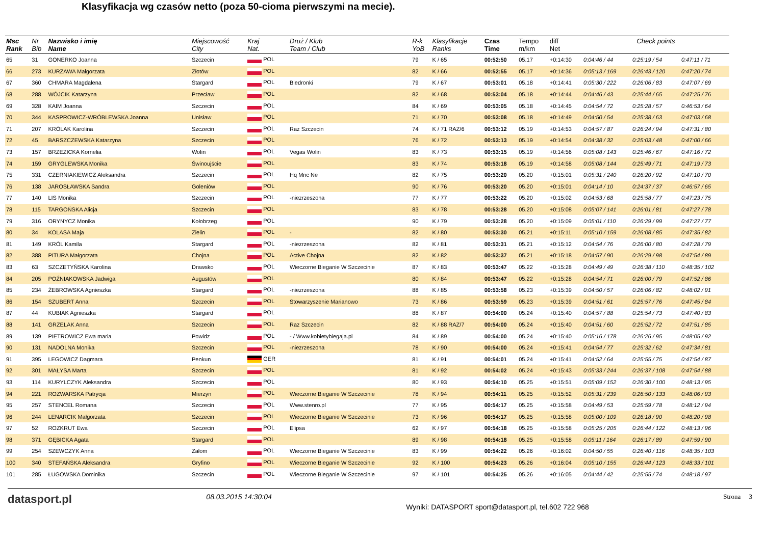Klasyfikacja wg czasów netto (poza 50-cioma pierwszymi na mecie).
| Msc Rank | Nr Bib | Nazwisko i imię Name | Miejscowość City | Kraj Nat. | Druż / Klub Team / Club | R-k YoB | Klasyfikacje Ranks | Czas Time | Tempo m/km | diff Net | Check points | | |
| --- | --- | --- | --- | --- | --- | --- | --- | --- | --- | --- | --- | --- | --- |
| 65 | 31 | GONERKO Joanna | Szczecin | POL | | 79 | K / 65 | 00:52:50 | 05.17 | +0:14:30 | 0:04:46 / 44 | 0:25:19 / 54 | 0:47:11 / 71 |
| 66 | 273 | KURZAWA Małgorzata | Złotów | POL | | 82 | K / 66 | 00:52:55 | 05.17 | +0:14:36 | 0:05:13 / 169 | 0:26:43 / 120 | 0:47:20 / 74 |
| 67 | 360 | CHMARA Magdalena | Stargard | POL | Biedronki | 79 | K / 67 | 00:53:01 | 05.18 | +0:14:41 | 0:05:30 / 222 | 0:26:06 / 83 | 0:47:07 / 69 |
| 68 | 288 | WÓJCIK Katarzyna | Przecław | POL | | 82 | K / 68 | 00:53:04 | 05.18 | +0:14:44 | 0:04:46 / 43 | 0:25:44 / 65 | 0:47:25 / 76 |
| 69 | 328 | KAIM Joanna | Szczecin | POL | | 84 | K / 69 | 00:53:05 | 05.18 | +0:14:45 | 0:04:54 / 72 | 0:25:28 / 57 | 0:46:53 / 64 |
| 70 | 344 | KASPROWICZ-WRÓBLEWSKA Joanna | Unisław | POL | | 71 | K / 70 | 00:53:08 | 05.18 | +0:14:49 | 0:04:50 / 54 | 0:25:38 / 63 | 0:47:03 / 68 |
| 71 | 207 | KRÓLAK Karolina | Szczecin | POL | Raz Szczecin | 74 | K / 71 RAZ/6 | 00:53:12 | 05.19 | +0:14:53 | 0:04:57 / 87 | 0:26:24 / 94 | 0:47:31 / 80 |
| 72 | 45 | BARSZCZEWSKA Katarzyna | Szczecin | POL | | 76 | K / 72 | 00:53:13 | 05.19 | +0:14:54 | 0:04:38 / 32 | 0:25:03 / 48 | 0:47:00 / 66 |
| 73 | 157 | BRZEZICKA Kornelia | Wolin | POL | Vegas Wolin | 83 | K / 73 | 00:53:15 | 05.19 | +0:14:56 | 0:05:08 / 143 | 0:25:46 / 67 | 0:47:16 / 72 |
| 74 | 159 | GRYGLEWSKA Monika | Świnoujście | POL | | 83 | K / 74 | 00:53:18 | 05.19 | +0:14:58 | 0:05:08 / 144 | 0:25:49 / 71 | 0:47:19 / 73 |
| 75 | 331 | CZERNIAKIEWICZ Aleksandra | Szczecin | POL | Hq Mnc Ne | 82 | K / 75 | 00:53:20 | 05.20 | +0:15:01 | 0:05:31 / 240 | 0:26:20 / 92 | 0:47:10 / 70 |
| 76 | 138 | JAROSŁAWSKA Sandra | Goleniów | POL | | 90 | K / 76 | 00:53:20 | 05.20 | +0:15:01 | 0:04:14 / 10 | 0:24:37 / 37 | 0:46:57 / 65 |
| 77 | 140 | LIS Monika | Szczecin | POL | -niezrzeszona | 77 | K / 77 | 00:53:22 | 05.20 | +0:15:02 | 0:04:53 / 68 | 0:25:58 / 77 | 0:47:23 / 75 |
| 78 | 115 | TARGOŃSKA Alicja | Szczecin | POL | | 83 | K / 78 | 00:53:28 | 05.20 | +0:15:08 | 0:05:07 / 141 | 0:26:01 / 81 | 0:47:27 / 78 |
| 79 | 316 | ORYNYCZ Monika | Kołobrzeg | POL | | 90 | K / 79 | 00:53:28 | 05.20 | +0:15:09 | 0:05:01 / 110 | 0:26:29 / 99 | 0:47:27 / 77 |
| 80 | 34 | KOLASA Maja | Zielin | POL | - | 82 | K / 80 | 00:53:30 | 05.21 | +0:15:11 | 0:05:10 / 159 | 0:26:08 / 85 | 0:47:35 / 82 |
| 81 | 149 | KRÓL Kamila | Stargard | POL | -niezrzeszona | 82 | K / 81 | 00:53:31 | 05.21 | +0:15:12 | 0:04:54 / 76 | 0:26:00 / 80 | 0:47:28 / 79 |
| 82 | 388 | PITURA Małgorzata | Chojna | POL | Active Chojna | 82 | K / 82 | 00:53:37 | 05.21 | +0:15:18 | 0:04:57 / 90 | 0:26:29 / 98 | 0:47:54 / 89 |
| 83 | 63 | SZCZETYŃSKA Karolina | Drawsko | POL | Wieczorne Bieganie W Szczecinie | 87 | K / 83 | 00:53:47 | 05.22 | +0:15:28 | 0:04:49 / 49 | 0:26:38 / 110 | 0:48:35 / 102 |
| 84 | 205 | POŹNIAKOWSKA Jadwiga | Augustów | POL | | 80 | K / 84 | 00:53:47 | 05.22 | +0:15:28 | 0:04:54 / 71 | 0:26:00 / 79 | 0:47:52 / 86 |
| 85 | 234 | ŻEBROWSKA Agnieszka | Stargard | POL | -niezrzeszona | 88 | K / 85 | 00:53:58 | 05.23 | +0:15:39 | 0:04:50 / 57 | 0:26:06 / 82 | 0:48:02 / 91 |
| 86 | 154 | SZUBERT Anna | Szczecin | POL | Stowarzyszenie Marianowo | 73 | K / 86 | 00:53:59 | 05.23 | +0:15:39 | 0:04:51 / 61 | 0:25:57 / 76 | 0:47:45 / 84 |
| 87 | 44 | KUBIAK Agnieszka | Stargard | POL | | 88 | K / 87 | 00:54:00 | 05.24 | +0:15:40 | 0:04:57 / 88 | 0:25:54 / 73 | 0:47:40 / 83 |
| 88 | 141 | GRZELAK Anna | Szczecin | POL | Raz Szczecin | 82 | K / 88 RAZ/7 | 00:54:00 | 05.24 | +0:15:40 | 0:04:51 / 60 | 0:25:52 / 72 | 0:47:51 / 85 |
| 89 | 139 | PIETROWICZ Ewa maria | Powidz | POL | - / Www.kobietybiegaja.pl | 84 | K / 89 | 00:54:00 | 05.24 | +0:15:40 | 0:05:16 / 178 | 0:26:26 / 95 | 0:48:05 / 92 |
| 90 | 131 | NADOLNA Monika | Szczecin | POL | -niezrzeszona | 78 | K / 90 | 00:54:00 | 05.24 | +0:15:41 | 0:04:54 / 77 | 0:25:32 / 62 | 0:47:34 / 81 |
| 91 | 395 | LEGOWICZ Dagmara | Penkun | GER | | 81 | K / 91 | 00:54:01 | 05.24 | +0:15:41 | 0:04:52 / 64 | 0:25:55 / 75 | 0:47:54 / 87 |
| 92 | 301 | MAŁYSA Marta | Szczecin | POL | | 81 | K / 92 | 00:54:02 | 05.24 | +0:15:43 | 0:05:33 / 244 | 0:26:37 / 108 | 0:47:54 / 88 |
| 93 | 114 | KURYLCZYK Aleksandra | Szczecin | POL | | 80 | K / 93 | 00:54:10 | 05.25 | +0:15:51 | 0:05:09 / 152 | 0:26:30 / 100 | 0:48:13 / 95 |
| 94 | 221 | ROZWARSKA Patrycja | Mierzyn | POL | Wieczorne Bieganie W Szczecinie | 78 | K / 94 | 00:54:11 | 05.25 | +0:15:52 | 0:05:31 / 239 | 0:26:50 / 133 | 0:48:06 / 93 |
| 95 | 257 | STENCEL Romana | Szczecin | POL | Www.stenro.pl | 77 | K / 95 | 00:54:17 | 05.25 | +0:15:58 | 0:04:49 / 53 | 0:25:59 / 78 | 0:48:12 / 94 |
| 96 | 244 | LENARCIK Małgorzata | Szczecin | POL | Wieczorne Bieganie W Szczecinie | 73 | K / 96 | 00:54:17 | 05.25 | +0:15:58 | 0:05:00 / 109 | 0:26:18 / 90 | 0:48:20 / 98 |
| 97 | 52 | ROZKRUT Ewa | Szczecin | POL | Elipsa | 62 | K / 97 | 00:54:18 | 05.25 | +0:15:58 | 0:05:25 / 205 | 0:26:44 / 122 | 0:48:13 / 96 |
| 98 | 371 | GĘBICKA Agata | Stargard | POL | | 89 | K / 98 | 00:54:18 | 05.25 | +0:15:58 | 0:05:11 / 164 | 0:26:17 / 89 | 0:47:59 / 90 |
| 99 | 254 | SZEWCZYK Anna | Załom | POL | Wieczorne Bieganie W Szczecinie | 83 | K / 99 | 00:54:22 | 05.26 | +0:16:02 | 0:04:50 / 55 | 0:26:40 / 116 | 0:48:35 / 103 |
| 100 | 340 | STEFAŃSKA Aleksandra | Gryfino | POL | Wieczorne Bieganie W Szczecinie | 92 | K / 100 | 00:54:23 | 05.26 | +0:16:04 | 0:05:10 / 155 | 0:26:44 / 123 | 0:48:33 / 101 |
| 101 | 285 | ŁUGOWSKA Dominika | Szczecin | POL | Wieczorne Bieganie W Szczecinie | 97 | K / 101 | 00:54:25 | 05.26 | +0:16:05 | 0:04:44 / 42 | 0:25:55 / 74 | 0:48:18 / 97 |
datasport.pl
08.03.2015 14:30:04
Wyniki: DATASPORT sport@datasport.pl, tel.602 722 968
Strona 3